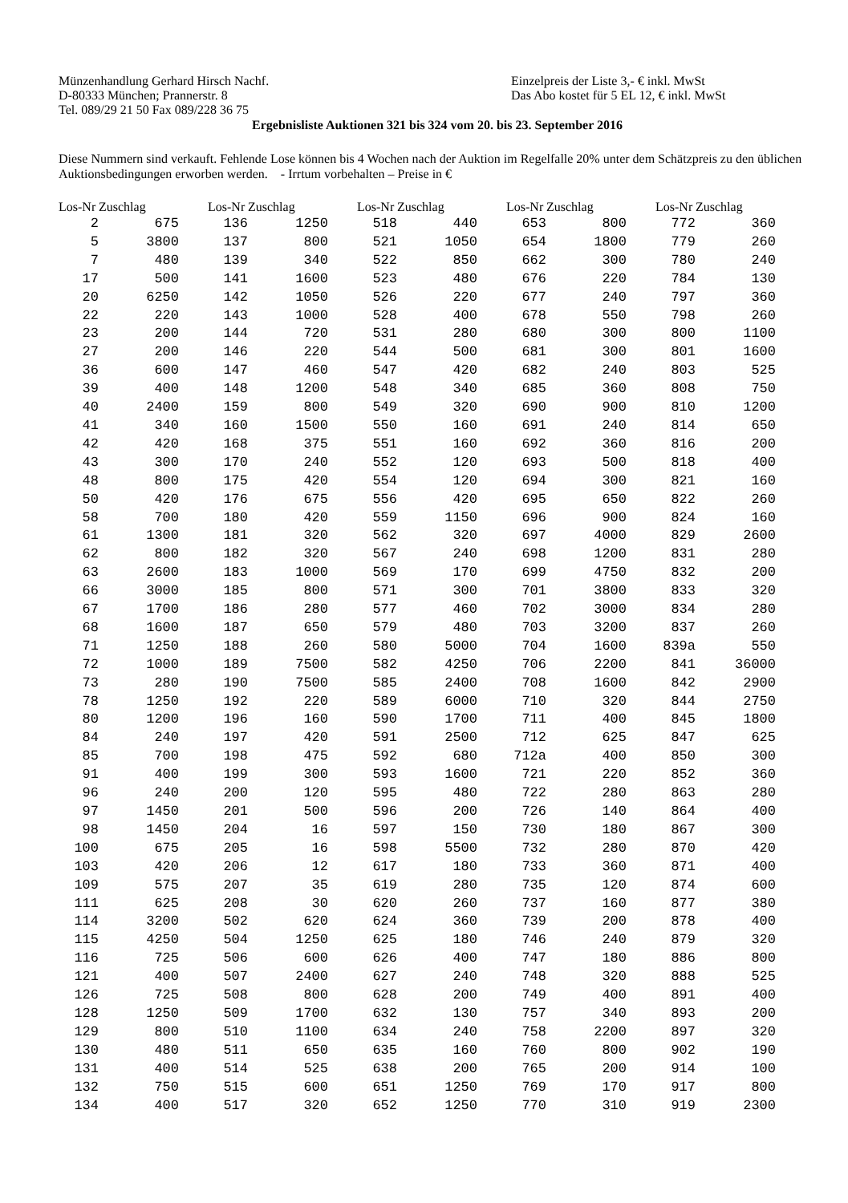Münzenhandlung Gerhard Hirsch Nachf.
D-80333 München; Prannerstr. 8
Tel. 089/29 21 50 Fax 089/228 36 75
Einzelpreis der Liste 3,- € inkl. MwSt
Das Abo kostet für 5 EL 12, € inkl. MwSt
Ergebnisliste Auktionen 321 bis 324 vom 20. bis 23. September 2016
Diese Nummern sind verkauft. Fehlende Lose können bis 4 Wochen nach der Auktion im Regelfalle 20% unter dem Schätzpreis zu den üblichen Auktionsbedingungen erworben werden. - Irrtum vorbehalten – Preise in €
| Los-Nr | Zuschlag |
| --- | --- |
| 2 | 675 |
| 5 | 3800 |
| 7 | 480 |
| 17 | 500 |
| 20 | 6250 |
| 22 | 220 |
| 23 | 200 |
| 27 | 200 |
| 36 | 600 |
| 39 | 400 |
| 40 | 2400 |
| 41 | 340 |
| 42 | 420 |
| 43 | 300 |
| 48 | 800 |
| 50 | 420 |
| 58 | 700 |
| 61 | 1300 |
| 62 | 800 |
| 63 | 2600 |
| 66 | 3000 |
| 67 | 1700 |
| 68 | 1600 |
| 71 | 1250 |
| 72 | 1000 |
| 73 | 280 |
| 78 | 1250 |
| 80 | 1200 |
| 84 | 240 |
| 85 | 700 |
| 91 | 400 |
| 96 | 240 |
| 97 | 1450 |
| 98 | 1450 |
| 100 | 675 |
| 103 | 420 |
| 109 | 575 |
| 111 | 625 |
| 114 | 3200 |
| 115 | 4250 |
| 116 | 725 |
| 121 | 400 |
| 126 | 725 |
| 128 | 1250 |
| 129 | 800 |
| 130 | 480 |
| 131 | 400 |
| 132 | 750 |
| 134 | 400 |
| Los-Nr | Zuschlag |
| --- | --- |
| 136 | 1250 |
| 137 | 800 |
| 139 | 340 |
| 141 | 1600 |
| 142 | 1050 |
| 143 | 1000 |
| 144 | 720 |
| 146 | 220 |
| 147 | 460 |
| 148 | 1200 |
| 159 | 800 |
| 160 | 1500 |
| 168 | 375 |
| 170 | 240 |
| 175 | 420 |
| 176 | 675 |
| 180 | 420 |
| 181 | 320 |
| 182 | 320 |
| 183 | 1000 |
| 185 | 800 |
| 186 | 280 |
| 187 | 650 |
| 188 | 260 |
| 189 | 7500 |
| 190 | 7500 |
| 192 | 220 |
| 196 | 160 |
| 197 | 420 |
| 198 | 475 |
| 199 | 300 |
| 200 | 120 |
| 201 | 500 |
| 204 | 16 |
| 205 | 16 |
| 206 | 12 |
| 207 | 35 |
| 208 | 30 |
| 502 | 620 |
| 504 | 1250 |
| 506 | 600 |
| 507 | 2400 |
| 508 | 800 |
| 509 | 1700 |
| 510 | 1100 |
| 511 | 650 |
| 514 | 525 |
| 515 | 600 |
| 517 | 320 |
| Los-Nr | Zuschlag |
| --- | --- |
| 518 | 440 |
| 521 | 1050 |
| 522 | 850 |
| 523 | 480 |
| 526 | 220 |
| 528 | 400 |
| 531 | 280 |
| 544 | 500 |
| 547 | 420 |
| 548 | 340 |
| 549 | 320 |
| 550 | 160 |
| 551 | 160 |
| 552 | 120 |
| 554 | 120 |
| 556 | 420 |
| 559 | 1150 |
| 562 | 320 |
| 567 | 240 |
| 569 | 170 |
| 571 | 300 |
| 577 | 460 |
| 579 | 480 |
| 580 | 5000 |
| 582 | 4250 |
| 585 | 2400 |
| 589 | 6000 |
| 590 | 1700 |
| 591 | 2500 |
| 592 | 680 |
| 593 | 1600 |
| 595 | 480 |
| 596 | 200 |
| 597 | 150 |
| 598 | 5500 |
| 617 | 180 |
| 619 | 280 |
| 620 | 260 |
| 624 | 360 |
| 625 | 180 |
| 626 | 400 |
| 627 | 240 |
| 628 | 200 |
| 632 | 130 |
| 634 | 240 |
| 635 | 160 |
| 638 | 200 |
| 651 | 1250 |
| 652 | 1250 |
| Los-Nr | Zuschlag |
| --- | --- |
| 653 | 800 |
| 654 | 1800 |
| 662 | 300 |
| 676 | 220 |
| 677 | 240 |
| 678 | 550 |
| 680 | 300 |
| 681 | 300 |
| 682 | 240 |
| 685 | 360 |
| 690 | 900 |
| 691 | 240 |
| 692 | 360 |
| 693 | 500 |
| 694 | 300 |
| 695 | 650 |
| 696 | 900 |
| 697 | 4000 |
| 698 | 1200 |
| 699 | 4750 |
| 701 | 3800 |
| 702 | 3000 |
| 703 | 3200 |
| 704 | 1600 |
| 706 | 2200 |
| 708 | 1600 |
| 710 | 320 |
| 711 | 400 |
| 712 | 625 |
| 712a | 400 |
| 721 | 220 |
| 722 | 280 |
| 726 | 140 |
| 730 | 180 |
| 732 | 280 |
| 733 | 360 |
| 735 | 120 |
| 737 | 160 |
| 739 | 200 |
| 746 | 240 |
| 747 | 180 |
| 748 | 320 |
| 749 | 400 |
| 757 | 340 |
| 758 | 2200 |
| 760 | 800 |
| 765 | 200 |
| 769 | 170 |
| 770 | 310 |
| Los-Nr | Zuschlag |
| --- | --- |
| 772 | 360 |
| 779 | 260 |
| 780 | 240 |
| 784 | 130 |
| 797 | 360 |
| 798 | 260 |
| 800 | 1100 |
| 801 | 1600 |
| 803 | 525 |
| 808 | 750 |
| 810 | 1200 |
| 814 | 650 |
| 816 | 200 |
| 818 | 400 |
| 821 | 160 |
| 822 | 260 |
| 824 | 160 |
| 829 | 2600 |
| 831 | 280 |
| 832 | 200 |
| 833 | 320 |
| 834 | 280 |
| 837 | 260 |
| 839a | 550 |
| 841 | 36000 |
| 842 | 2900 |
| 844 | 2750 |
| 845 | 1800 |
| 847 | 625 |
| 850 | 300 |
| 852 | 360 |
| 863 | 280 |
| 864 | 400 |
| 867 | 300 |
| 870 | 420 |
| 871 | 400 |
| 874 | 600 |
| 877 | 380 |
| 878 | 400 |
| 879 | 320 |
| 886 | 800 |
| 888 | 525 |
| 891 | 400 |
| 893 | 200 |
| 897 | 320 |
| 902 | 190 |
| 914 | 100 |
| 917 | 800 |
| 919 | 2300 |